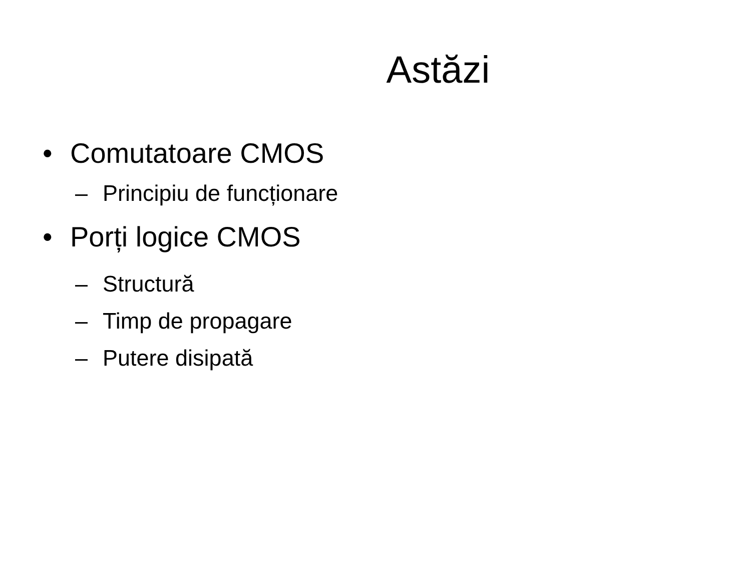Astăzi
• Comutatoare CMOS
– Principiu de funcționare
• Porți logice CMOS
– Structură
– Timp de propagare
– Putere disipată